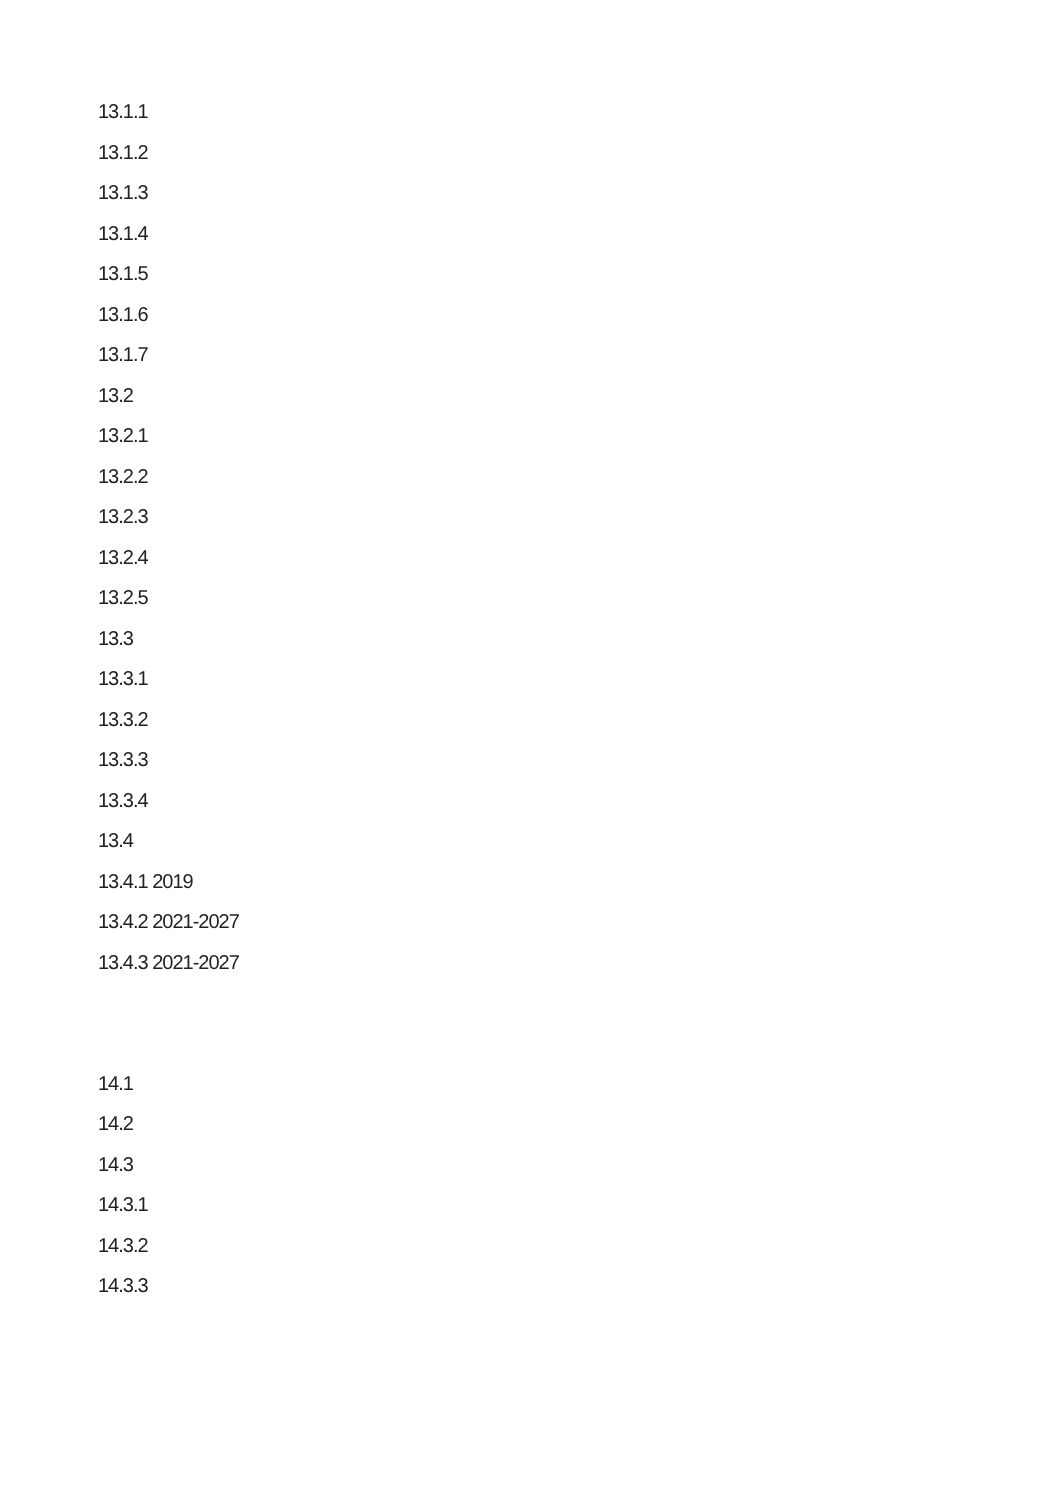13.1.1
13.1.2
13.1.3
13.1.4
13.1.5
13.1.6
13.1.7
13.2
13.2.1
13.2.2
13.2.3
13.2.4
13.2.5
13.3
13.3.1
13.3.2
13.3.3
13.3.4
13.4
13.4.1 2019
13.4.2 2021-2027
13.4.3 2021-2027
14.1
14.2
14.3
14.3.1
14.3.2
14.3.3